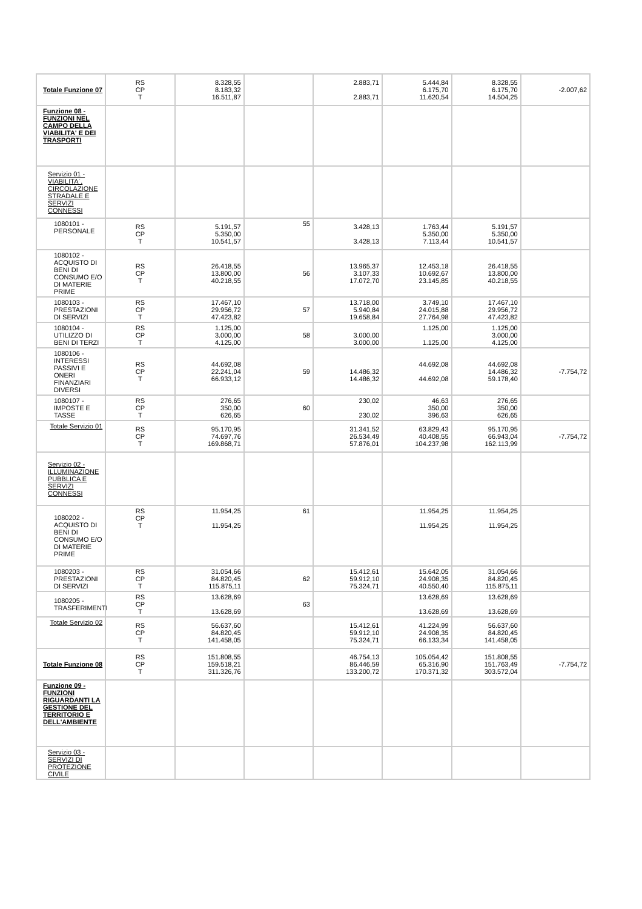| Totale Funzione 07 | RS CP T | 8.328,55 8.183,32 16.511,87 | | 2.883,71 2.883,71 | 5.444,84 6.175,70 11.620,54 | 8.328,55 6.175,70 14.504,25 | -2.007,62 |
| Funzione 08 - FUNZIONI NEL CAMPO DELLA VIABILITA' E DEI TRASPORTI | | | | | | | |
| Servizio 01 - VIABILITA`, CIRCOLAZIONE STRADALE E SERVIZI CONNESSI | | | | | | | |
| 1080101 - PERSONALE | RS CP T | 5.191,57 5.350,00 10.541,57 | 55 | 3.428,13 3.428,13 | 1.763,44 5.350,00 7.113,44 | 5.191,57 5.350,00 10.541,57 | |
| 1080102 - ACQUISTO DI BENI DI CONSUMO E/O DI MATERIE PRIME | RS CP T | 26.418,55 13.800,00 40.218,55 | 56 | 13.965,37 3.107,33 17.072,70 | 12.453,18 10.692,67 23.145,85 | 26.418,55 13.800,00 40.218,55 | |
| 1080103 - PRESTAZIONI DI SERVIZI | RS CP T | 17.467,10 29.956,72 47.423,82 | 57 | 13.718,00 5.940,84 19.658,84 | 3.749,10 24.015,88 27.764,98 | 17.467,10 29.956,72 47.423,82 | |
| 1080104 - UTILIZZO DI BENI DI TERZI | RS CP T | 1.125,00 3.000,00 4.125,00 | 58 | 3.000,00 3.000,00 | 1.125,00 1.125,00 | 1.125,00 3.000,00 4.125,00 | |
| 1080106 - INTERESSI PASSIVI E ONERI FINANZIARI DIVERSI | RS CP T | 44.692,08 22.241,04 66.933,12 | 59 | 14.486,32 14.486,32 | 44.692,08 44.692,08 | 44.692,08 14.486,32 59.178,40 | -7.754,72 |
| 1080107 - IMPOSTE E TASSE | RS CP T | 276,65 350,00 626,65 | 60 | 230,02 230,02 | 46,63 350,00 396,63 | 276,65 350,00 626,65 | |
| Totale Servizio 01 | RS CP T | 95.170,95 74.697,76 169.868,71 | | 31.341,52 26.534,49 57.876,01 | 63.829,43 40.408,55 104.237,98 | 95.170,95 66.943,04 162.113,99 | -7.754,72 |
| Servizio 02 - ILLUMINAZIONE PUBBLICA E SERVIZI CONNESSI | | | | | | | |
| 1080202 - ACQUISTO DI BENI DI CONSUMO E/O DI MATERIE PRIME | RS CP T | 11.954,25 11.954,25 | 61 | | 11.954,25 11.954,25 | 11.954,25 11.954,25 | |
| 1080203 - PRESTAZIONI DI SERVIZI | RS CP T | 31.054,66 84.820,45 115.875,11 | 62 | 15.412,61 59.912,10 75.324,71 | 15.642,05 24.908,35 40.550,40 | 31.054,66 84.820,45 115.875,11 | |
| 1080205 - TRASFERIMENTI | RS CP T | 13.628,69 13.628,69 | 63 | | 13.628,69 13.628,69 | 13.628,69 13.628,69 | |
| Totale Servizio 02 | RS CP T | 56.637,60 84.820,45 141.458,05 | | 15.412,61 59.912,10 75.324,71 | 41.224,99 24.908,35 66.133,34 | 56.637,60 84.820,45 141.458,05 | |
| Totale Funzione 08 | RS CP T | 151.808,55 159.518,21 311.326,76 | | 46.754,13 86.446,59 133.200,72 | 105.054,42 65.316,90 170.371,32 | 151.808,55 151.763,49 303.572,04 | -7.754,72 |
| Funzione 09 - FUNZIONI RIGUARDANTI LA GESTIONE DEL TERRITORIO E DELL'AMBIENTE | | | | | | | |
| Servizio 03 - SERVIZI DI PROTEZIONE CIVILE | | | | | | | |